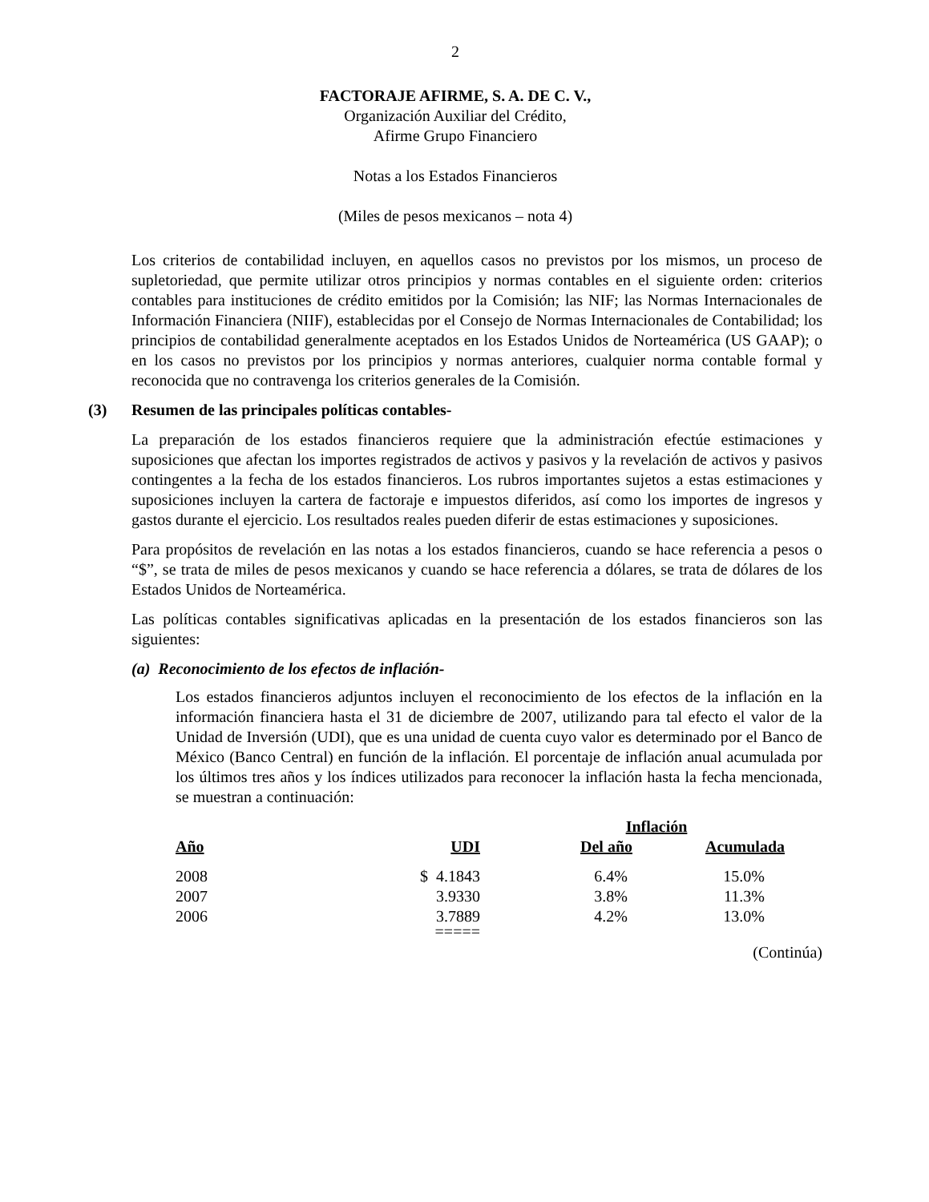2
FACTORAJE AFIRME, S. A. DE C. V.,
Organización Auxiliar del Crédito,
Afirme Grupo Financiero
Notas a los Estados Financieros
(Miles de pesos mexicanos – nota 4)
Los criterios de contabilidad incluyen, en aquellos casos no previstos por los mismos, un proceso de supletoriedad, que permite utilizar otros principios y normas contables en el siguiente orden: criterios contables para instituciones de crédito emitidos por la Comisión; las NIF; las Normas Internacionales de Información Financiera (NIIF), establecidas por el Consejo de Normas Internacionales de Contabilidad; los principios de contabilidad generalmente aceptados en los Estados Unidos de Norteamérica (US GAAP); o en los casos no previstos por los principios y normas anteriores, cualquier norma contable formal y reconocida que no contravenga los criterios generales de la Comisión.
(3) Resumen de las principales políticas contables-
La preparación de los estados financieros requiere que la administración efectúe estimaciones y suposiciones que afectan los importes registrados de activos y pasivos y la revelación de activos y pasivos contingentes a la fecha de los estados financieros. Los rubros importantes sujetos a estas estimaciones y suposiciones incluyen la cartera de factoraje e impuestos diferidos, así como los importes de ingresos y gastos durante el ejercicio. Los resultados reales pueden diferir de estas estimaciones y suposiciones.
Para propósitos de revelación en las notas a los estados financieros, cuando se hace referencia a pesos o “$”, se trata de miles de pesos mexicanos y cuando se hace referencia a dólares, se trata de dólares de los Estados Unidos de Norteamérica.
Las políticas contables significativas aplicadas en la presentación de los estados financieros son las siguientes:
(a) Reconocimiento de los efectos de inflación-
Los estados financieros adjuntos incluyen el reconocimiento de los efectos de la inflación en la información financiera hasta el 31 de diciembre de 2007, utilizando para tal efecto el valor de la Unidad de Inversión (UDI), que es una unidad de cuenta cuyo valor es determinado por el Banco de México (Banco Central) en función de la inflación. El porcentaje de inflación anual acumulada por los últimos tres años y los índices utilizados para reconocer la inflación hasta la fecha mencionada, se muestran a continuación:
| | | Inflación | |
| --- | --- | --- | --- |
| Año | UDI | Del año | Acumulada |
| 2008 | $ 4.1843 | 6.4% | 15.0% |
| 2007 | 3.9330 | 3.8% | 11.3% |
| 2006 | 3.7889 | 4.2% | 13.0% |
| | ===== | | |
(Continúa)